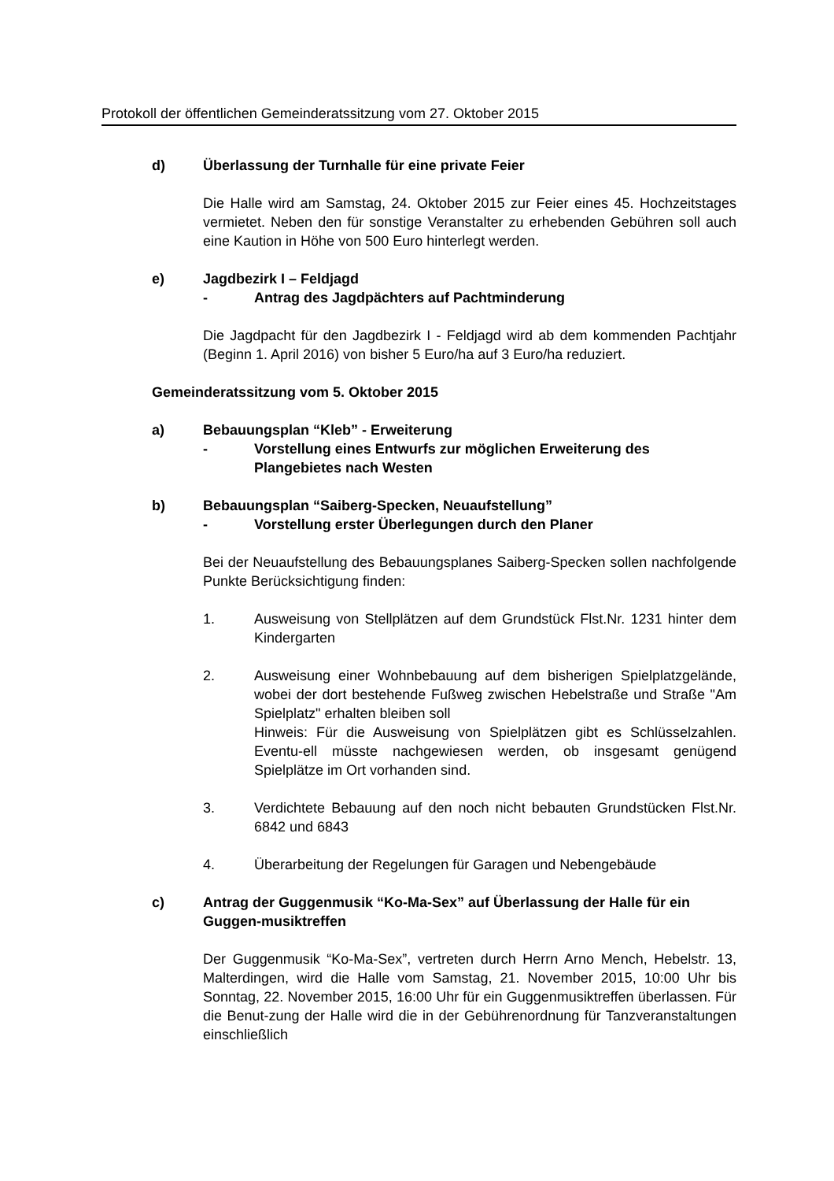Protokoll der öffentlichen Gemeinderatssitzung vom 27. Oktober 2015
d) Überlassung der Turnhalle für eine private Feier
Die Halle wird am Samstag, 24. Oktober 2015 zur Feier eines 45. Hochzeitstages vermietet. Neben den für sonstige Veranstalter zu erhebenden Gebühren soll auch eine Kaution in Höhe von 500 Euro hinterlegt werden.
e) Jagdbezirk I – Feldjagd
- Antrag des Jagdpächters auf Pachtminderung
Die Jagdpacht für den Jagdbezirk I - Feldjagd wird ab dem kommenden Pachtjahr (Beginn 1. April 2016) von bisher 5 Euro/ha auf 3 Euro/ha reduziert.
Gemeinderatssitzung vom 5. Oktober 2015
a) Bebauungsplan “Kleb” - Erweiterung
- Vorstellung eines Entwurfs zur möglichen Erweiterung des Plangebietes nach Westen
b) Bebauungsplan “Saiberg-Specken, Neuaufstellung”
- Vorstellung erster Überlegungen durch den Planer
Bei der Neuaufstellung des Bebauungsplanes Saiberg-Specken sollen nachfolgende Punkte Berücksichtigung finden:
1. Ausweisung von Stellplätzen auf dem Grundstück Flst.Nr. 1231 hinter dem Kindergarten
2. Ausweisung einer Wohnbebauung auf dem bisherigen Spielplatzgelände, wobei der dort bestehende Fußweg zwischen Hebelstraße und Straße "Am Spielplatz" erhalten bleiben soll
Hinweis: Für die Ausweisung von Spielplätzen gibt es Schlüsselzahlen. Eventu-ell müsste nachgewiesen werden, ob insgesamt genügend Spielplätze im Ort vorhanden sind.
3. Verdichtete Bebauung auf den noch nicht bebauten Grundstücken Flst.Nr. 6842 und 6843
4. Überarbeitung der Regelungen für Garagen und Nebengebäude
c) Antrag der Guggenmusik “Ko-Ma-Sex” auf Überlassung der Halle für ein Guggen-musiktreffen
Der Guggenmusik “Ko-Ma-Sex”, vertreten durch Herrn Arno Mench, Hebelstr. 13, Malterdingen, wird die Halle vom Samstag, 21. November 2015, 10:00 Uhr bis Sonntag, 22. November 2015, 16:00 Uhr für ein Guggenmusiktreffen überlassen. Für die Benut-zung der Halle wird die in der Gebührenordnung für Tanzveranstaltungen einschließlich